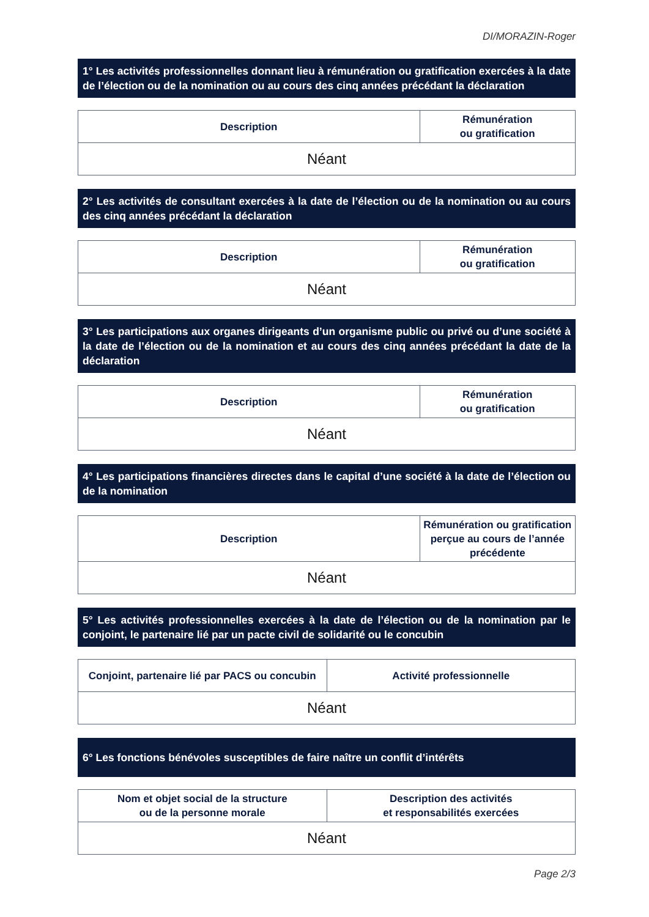DI/MORAZIN-Roger
1° Les activités professionnelles donnant lieu à rémunération ou gratification exercées à la date de l’élection ou de la nomination ou au cours des cinq années précédant la déclaration
| Description | Rémunération ou gratification |
| --- | --- |
| Néant | |
2° Les activités de consultant exercées à la date de l’élection ou de la nomination ou au cours des cinq années précédant la déclaration
| Description | Rémunération ou gratification |
| --- | --- |
| Néant | |
3° Les participations aux organes dirigeants d’un organisme public ou privé ou d’une société à la date de l’élection ou de la nomination et au cours des cinq années précédant la date de la déclaration
| Description | Rémunération ou gratification |
| --- | --- |
| Néant | |
4° Les participations financières directes dans le capital d’une société à la date de l’élection ou de la nomination
| Description | Rémunération ou gratification perçue au cours de l’année précédente |
| --- | --- |
| Néant | |
5° Les activités professionnelles exercées à la date de l’élection ou de la nomination par le conjoint, le partenaire lié par un pacte civil de solidarité ou le concubin
| Conjoint, partenaire lié par PACS ou concubin | Activité professionnelle |
| --- | --- |
| Néant | |
6° Les fonctions bénévoles susceptibles de faire naître un conflit d’intérêts
| Nom et objet social de la structure ou de la personne morale | Description des activités et responsabilités exercées |
| --- | --- |
| Néant | |
Page 2/3